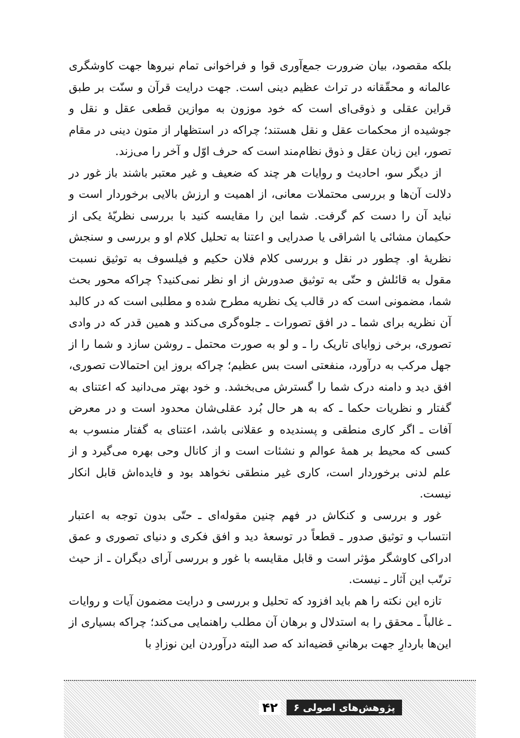بلکه مقصود، بیان ضرورت جمع‌آوری قوا و فراخوانی تمام نیروها جهت کاوشگری عالمانه و محقّقانه در تراث عظیم دینی است. جهت درایت قرآن و سنّت بر طبق قراین عقلی و ذوقی‌ای است که خود موزون به موازین قطعی عقل و نقل و جوشیده از محکمات عقل و نقل هستند؛ چراکه در استظهار از متون دینی در مقام تصور، این زبان عقل و ذوق نظام‌مند است که حرف اوّل و آخر را می‌زند.
از دیگر سو، احادیث و روایات هر چند که ضعیف و غیر معتبر باشند باز غور در دلالت آن‌ها و بررسی محتملات معانی، از اهمیت و ارزش بالایی برخوردار است و نباید آن را دست کم گرفت. شما این را مقایسه کنید با بررسی نظریّهٔ یکی از حکیمان مشائی یا اشراقی یا صدرایی و اعتنا به تحلیل کلام او و بررسی و سنجش نظریهٔ او. چطور در نقل و بررسی کلام فلان حکیم و فیلسوف به توثیق نسبت مقول به قائلش و حتّی به توثیق صدورش از او نظر نمی‌کنید؟ چراکه محور بحث شما، مضمونی است که در قالب یک نظریه مطرح شده و مطلبی است که در کالبد آن نظریه برای شما ـ در افق تصورات ـ جلوه‌گری می‌کند و همین قدر که در وادی تصوری، برخی زوایای تاریک را ـ و لو به صورت محتمل ـ روشن سازد و شما را از جهل مرکب به درآورد، منفعتی است بس عظیم؛ چراکه بروز این احتمالات تصوری، افق دید و دامنه درک شما را گسترش می‌بخشد. و خود بهتر می‌دانید که اعتنای به گفتار و نظریات حکما ـ که به هر حال بُرد عقلی‌شان محدود است و در معرض آفات ـ اگر کاری منطقی و پسندیده و عقلانی باشد، اعتنای به گفتار منسوب به کسی که محیط بر همهٔ عوالم و نشئات است و از کانال وحی بهره می‌گیرد و از علم لدنی برخوردار است، کاری غیر منطقی نخواهد بود و فایده‌اش قابل انکار نیست.
غور و بررسی و کنکاش در فهم چنین مقوله‌ای ـ حتّی بدون توجه به اعتبار انتساب و توثیق صدور ـ قطعاً در توسعهٔ دید و افق فکری و دنیای تصوری و عمق ادراکی کاوشگر مؤثر است و قابل مقایسه با غور و بررسی آرای دیگران ـ از حیث ترتّب این آثار ـ نیست.
تازه این نکته را هم باید افزود که تحلیل و بررسی و درایت مضمون آیات و روایات ـ غالباً ـ محقق را به استدلال و برهان آن مطلب راهنمایی می‌کند؛ چراکه بسیاری از این‌ها باردارِ جهت برهانیِ قضیه‌اند که صد البته درآوردن این نوزادِ با
پژوهش‌های اصولی ۶ ۴۲